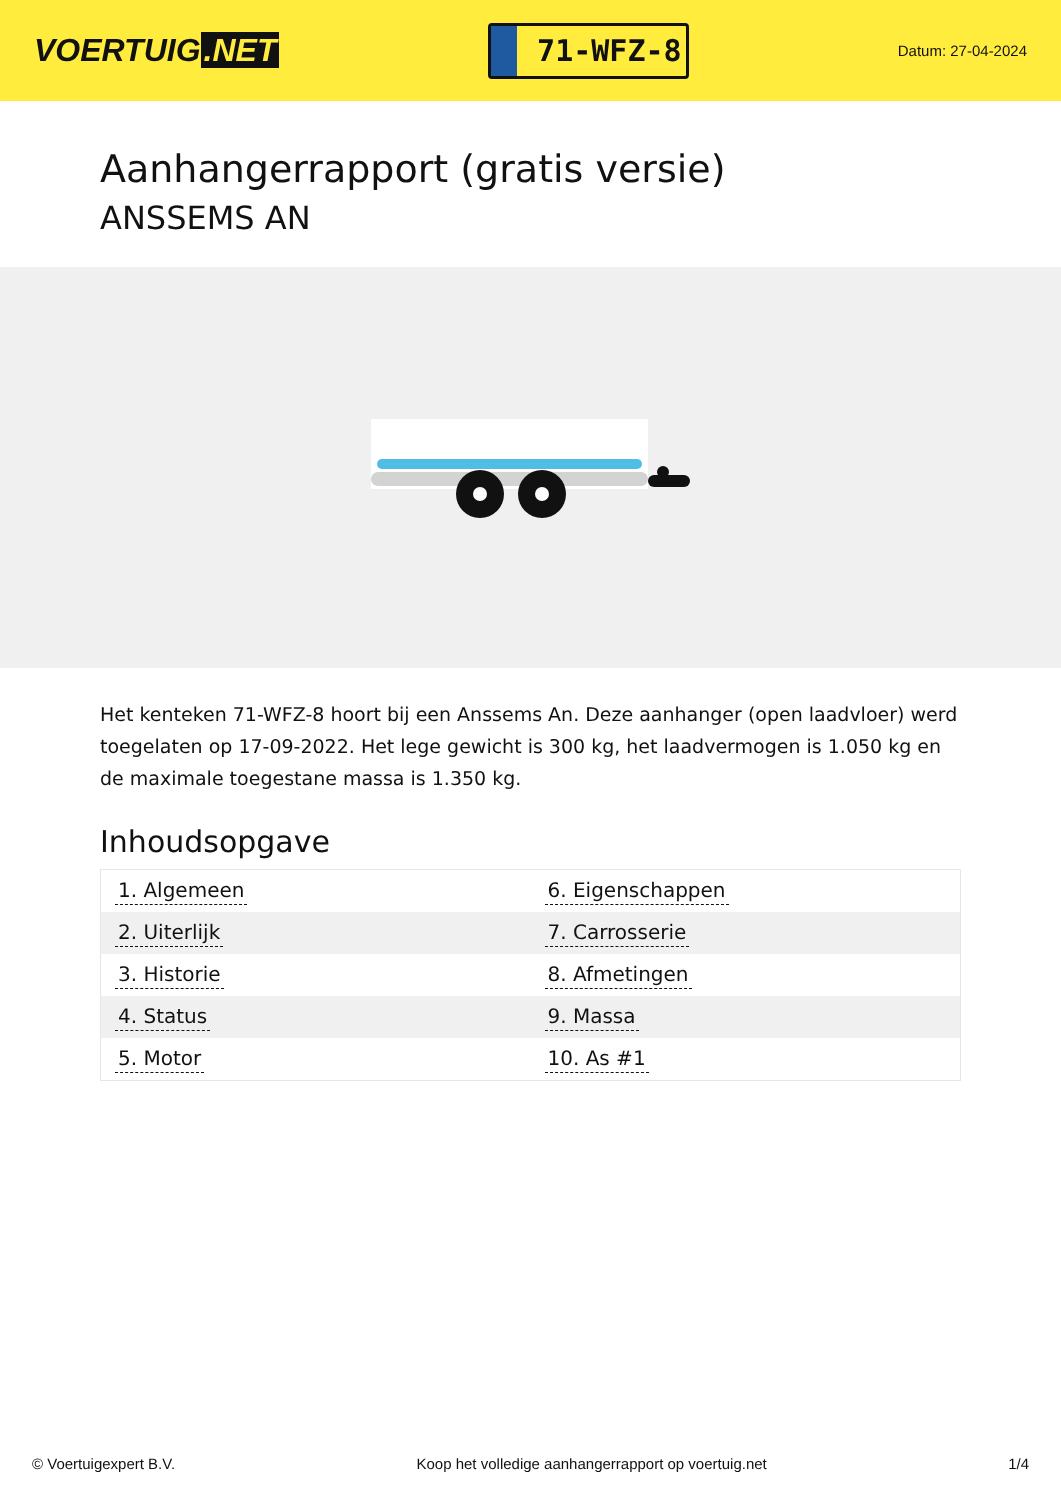VOERTUIG.NET
71-WFZ-8
Datum: 27-04-2024
Aanhangerrapport (gratis versie)
ANSSEMS AN
Het kenteken 71-WFZ-8 hoort bij een Anssems An. Deze aanhanger (open laadvloer) werd toegelaten op 17-09-2022. Het lege gewicht is 300 kg, het laadvermogen is 1.050 kg en de maximale toegestane massa is 1.350 kg.
Inhoudsopgave
| 1. Algemeen | 6. Eigenschappen |
| 2. Uiterlijk | 7. Carrosserie |
| 3. Historie | 8. Afmetingen |
| 4. Status | 9. Massa |
| 5. Motor | 10. As #1 |
© Voertuigexpert B.V. Koop het volledige aanhangerrapport op voertuig.net 1/4